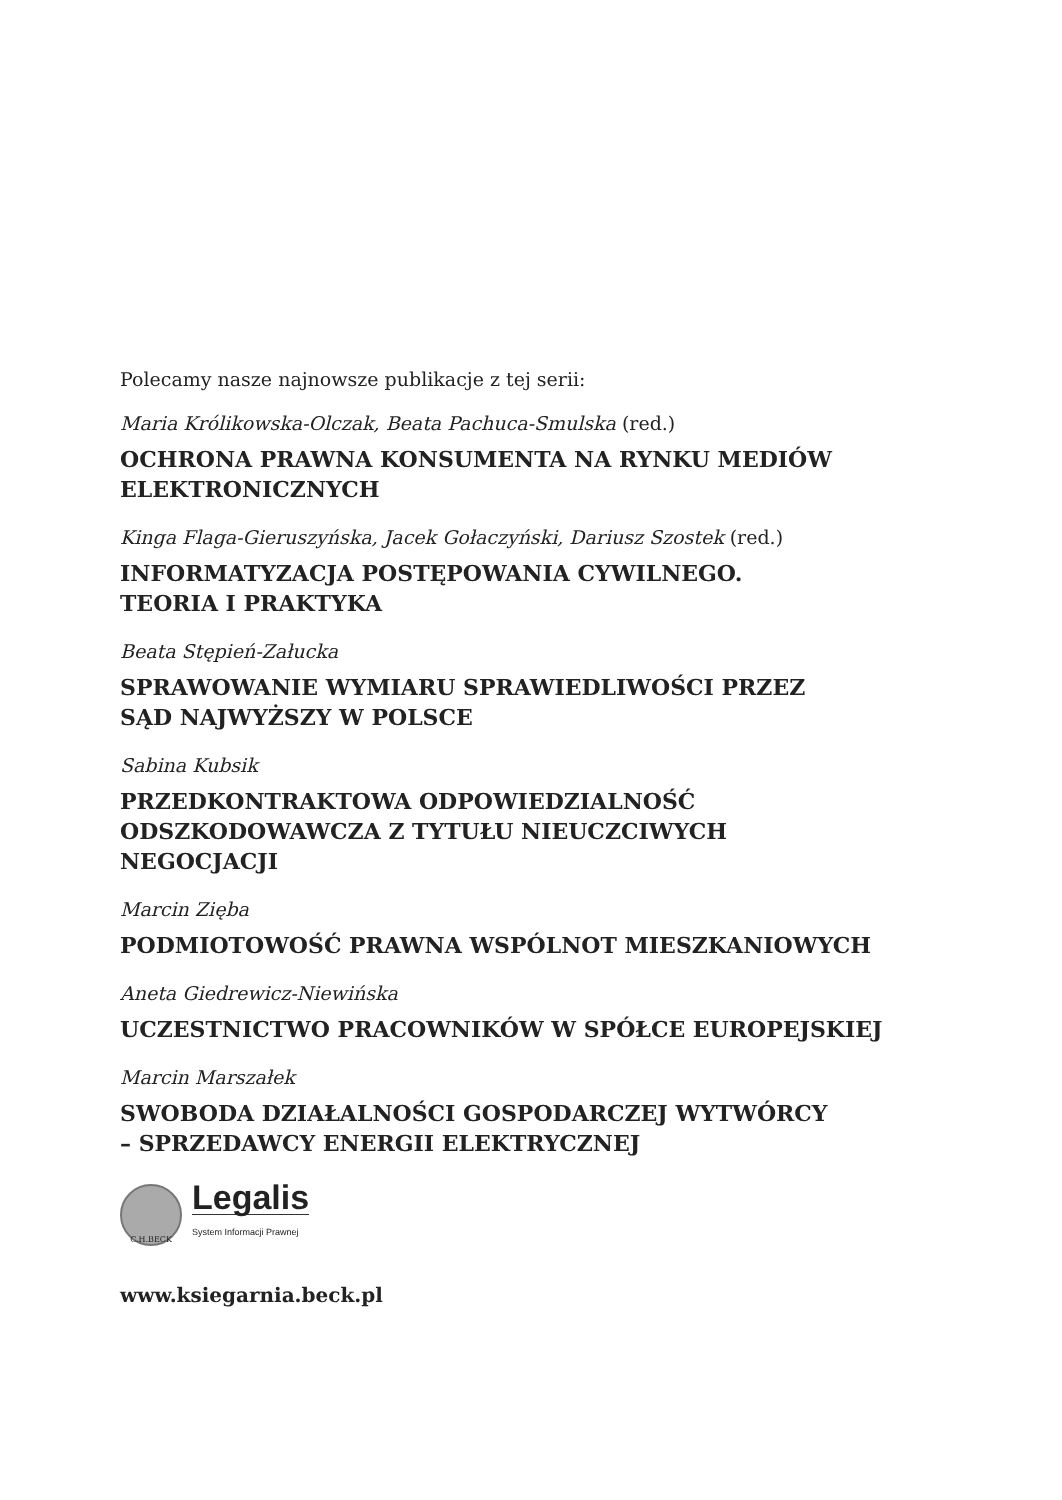Polecamy nasze najnowsze publikacje z tej serii:
Maria Królikowska-Olczak, Beata Pachuca-Smulska (red.)
OCHRONA PRAWNA KONSUMENTA NA RYNKU MEDIÓW
ELEKTRONICZNYCH
Kinga Flaga-Gieruszyńska, Jacek Gołaczyński, Dariusz Szostek (red.)
INFORMATYZACJA POSTĘPOWANIA CYWILNEGO.
TEORIA I PRAKTYKA
Beata Stępień-Załucka
SPRAWOWANIE WYMIARU SPRAWIEDLIWOŚCI PRZEZ
SĄD NAJWYŻSZY W POLSCE
Sabina Kubsik
PRZEDKONTRAKTOWA ODPOWIEDZIALNOŚĆ
ODSZKODOWAWCZA Z TYTUŁU NIEUCZCIWYCH
NEGOCJACJI
Marcin Zięba
PODMIOTOWOŚĆ PRAWNA WSPÓLNOT MIESZKANIOWYCH
Aneta Giedrewicz-Niewińska
UCZESTNICTWO PRACOWNIKÓW W SPÓŁCE EUROPEJSKIEJ
Marcin Marszałek
SWOBODA DZIAŁALNOŚCI GOSPODARCZEJ WYTWÓRCY
– SPRZEDAWCY ENERGII ELEKTRYCZNEJ
C.H.BECK
Legalis
System Informacji Prawnej
www.ksiegarnia.beck.pl